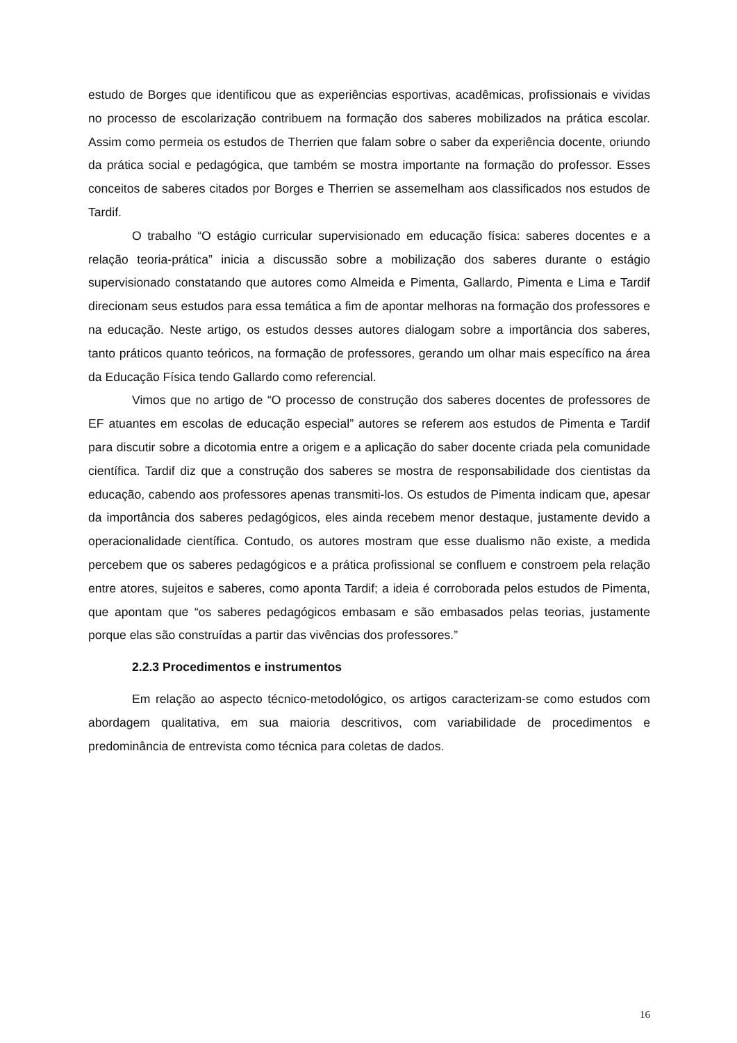estudo de Borges que identificou que as experiências esportivas, acadêmicas, profissionais e vividas no processo de escolarização contribuem na formação dos saberes mobilizados na prática escolar. Assim como permeia os estudos de Therrien que falam sobre o saber da experiência docente, oriundo da prática social e pedagógica, que também se mostra importante na formação do professor. Esses conceitos de saberes citados por Borges e Therrien se assemelham aos classificados nos estudos de Tardif.
O trabalho “O estágio curricular supervisionado em educação física: saberes docentes e a relação teoria-prática” inicia a discussão sobre a mobilização dos saberes durante o estágio supervisionado constatando que autores como Almeida e Pimenta, Gallardo, Pimenta e Lima e Tardif direcionam seus estudos para essa temática a fim de apontar melhoras na formação dos professores e na educação. Neste artigo, os estudos desses autores dialogam sobre a importância dos saberes, tanto práticos quanto teóricos, na formação de professores, gerando um olhar mais específico na área da Educação Física tendo Gallardo como referencial.
Vimos que no artigo de “O processo de construção dos saberes docentes de professores de EF atuantes em escolas de educação especial” autores se referem aos estudos de Pimenta e Tardif para discutir sobre a dicotomia entre a origem e a aplicação do saber docente criada pela comunidade científica. Tardif diz que a construção dos saberes se mostra de responsabilidade dos cientistas da educação, cabendo aos professores apenas transmiti-los. Os estudos de Pimenta indicam que, apesar da importância dos saberes pedagógicos, eles ainda recebem menor destaque, justamente devido a operacionalidade científica. Contudo, os autores mostram que esse dualismo não existe, a medida percebem que os saberes pedagógicos e a prática profissional se confluem e constroem pela relação entre atores, sujeitos e saberes, como aponta Tardif; a ideia é corroborada pelos estudos de Pimenta, que apontam que “os saberes pedagógicos embasam e são embasados pelas teorias, justamente porque elas são construídas a partir das vivências dos professores.”
2.2.3 Procedimentos e instrumentos
Em relação ao aspecto técnico-metodológico, os artigos caracterizam-se como estudos com abordagem qualitativa, em sua maioria descritivos, com variabilidade de procedimentos e predominância de entrevista como técnica para coletas de dados.
16